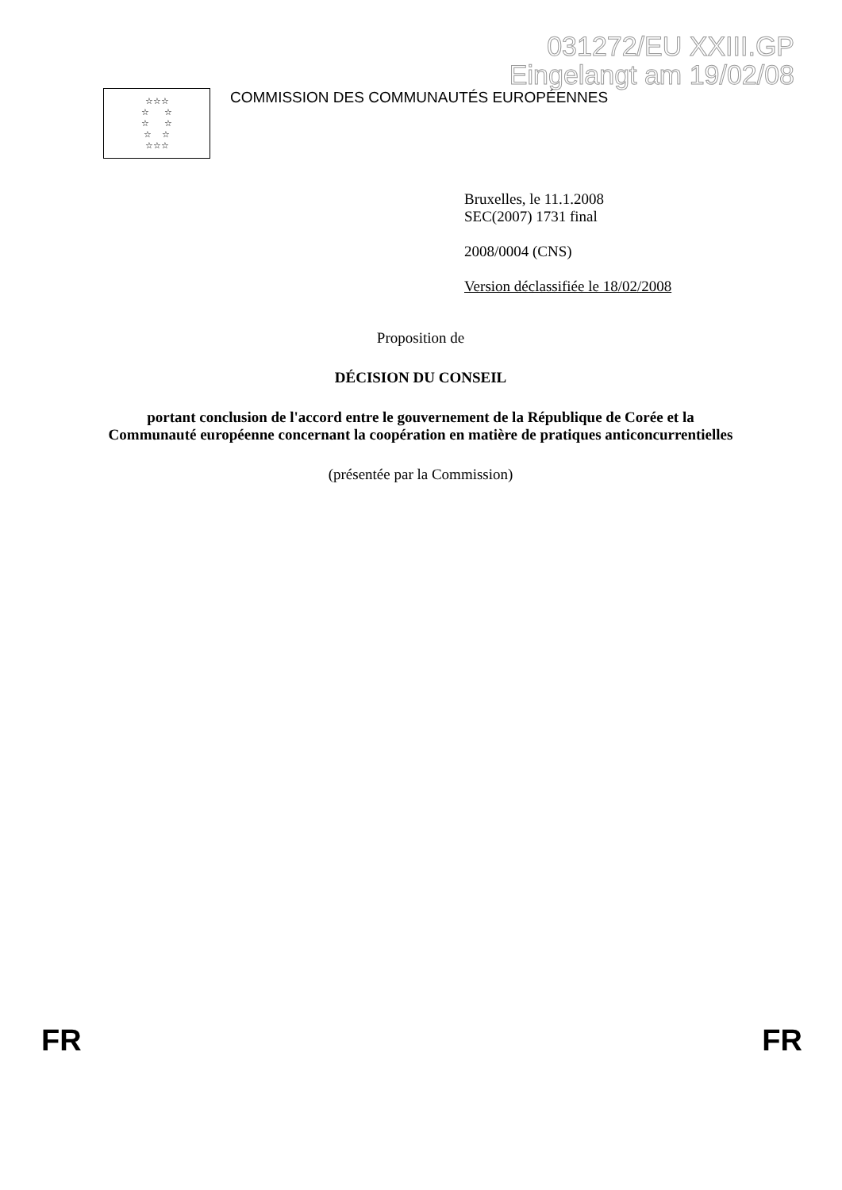031272/EU XXIII.GP
Eingelangt am 19/02/08
☆☆☆
☆ ☆
☆ ☆
☆ ☆
☆☆☆
COMMISSION DES COMMUNAUTÉS EUROPÉENNES
Bruxelles, le 11.1.2008
SEC(2007) 1731 final
2008/0004 (CNS)
Version déclassifiée le 18/02/2008
Proposition de
DÉCISION DU CONSEIL
portant conclusion de l'accord entre le gouvernement de la République de Corée et la Communauté européenne concernant la coopération en matière de pratiques anticoncurrentielles
(présentée par la Commission)
FR FR